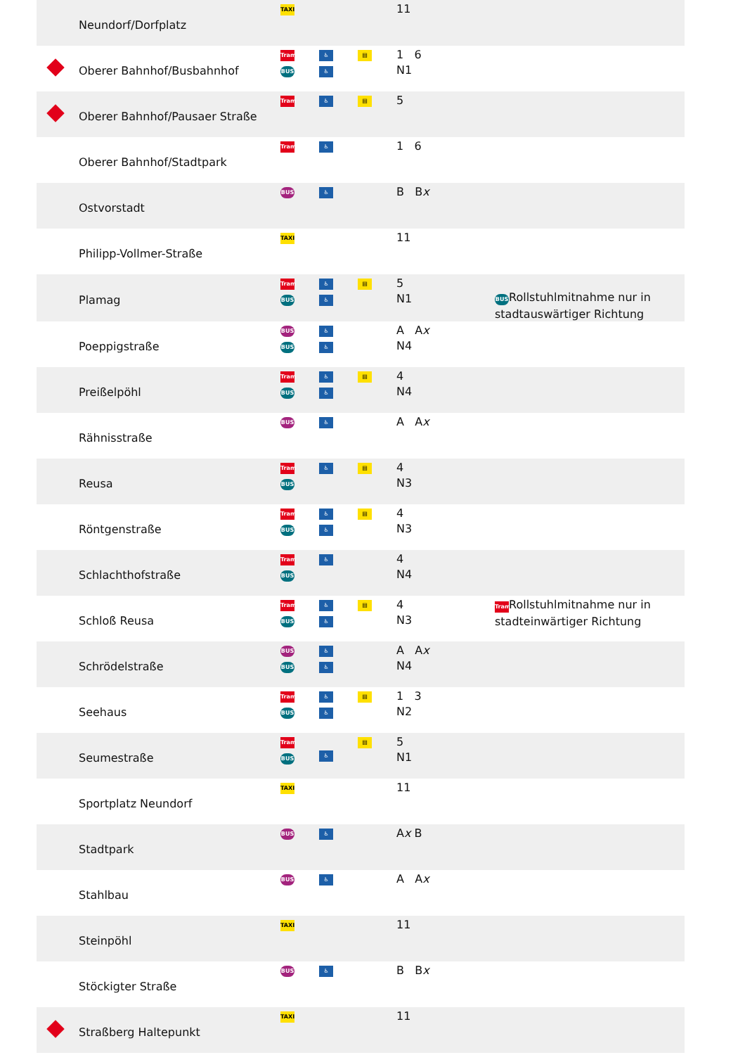| | Neundorf/Dorfplatz | TAXI | | | 11 | |
| | Oberer Bahnhof/Busbahnhof | Tram BUS | ♿ ♿ | ▤ | 1 6 N1 | |
| | Oberer Bahnhof/Pausaer Straße | Tram | ♿ | ▤ | 5 | |
| | Oberer Bahnhof/Stadtpark | Tram | ♿ | | 1 6 | |
| | Ostvorstadt | BUS | ♿ | | B B x | |
| | Philipp-Vollmer-Straße | TAXI | | | 11 | |
| | Plamag | Tram BUS | ♿ ♿ | ▤ | 5 N1 | BUS Rollstuhlmitnahme nur in stadtauswärtiger Richtung |
| | Poeppigstraße | BUS BUS | ♿ ♿ | | A A x N4 | |
| | Preißelpöhl | Tram BUS | ♿ ♿ | ▤ | 4 N4 | |
| | Rähnisstraße | BUS | ♿ | | A A x | |
| | Reusa | Tram BUS | ♿ | ▤ | 4 N3 | |
| | Röntgenstraße | Tram BUS | ♿ ♿ | ▤ | 4 N3 | |
| | Schlachthofstraße | Tram BUS | ♿ | | 4 N4 | |
| | Schloß Reusa | Tram BUS | ♿ ♿ | ▤ | 4 N3 | Tram Rollstuhlmitnahme nur in stadteinwärtiger Richtung |
| | Schrödelstraße | BUS BUS | ♿ ♿ | | A A x N4 | |
| | Seehaus | Tram BUS | ♿ ♿ | ▤ | 1 3 N2 | |
| | Seumestraße | Tram BUS | ♿ | ▤ | 5 N1 | |
| | Sportplatz Neundorf | TAXI | | | 11 | |
| | Stadtpark | BUS | ♿ | | A x B | |
| | Stahlbau | BUS | ♿ | | A A x | |
| | Steinpöhl | TAXI | | | 11 | |
| | Stöckigter Straße | BUS | ♿ | | B B x | |
| | Straßberg Haltepunkt | TAXI | | | 11 | |